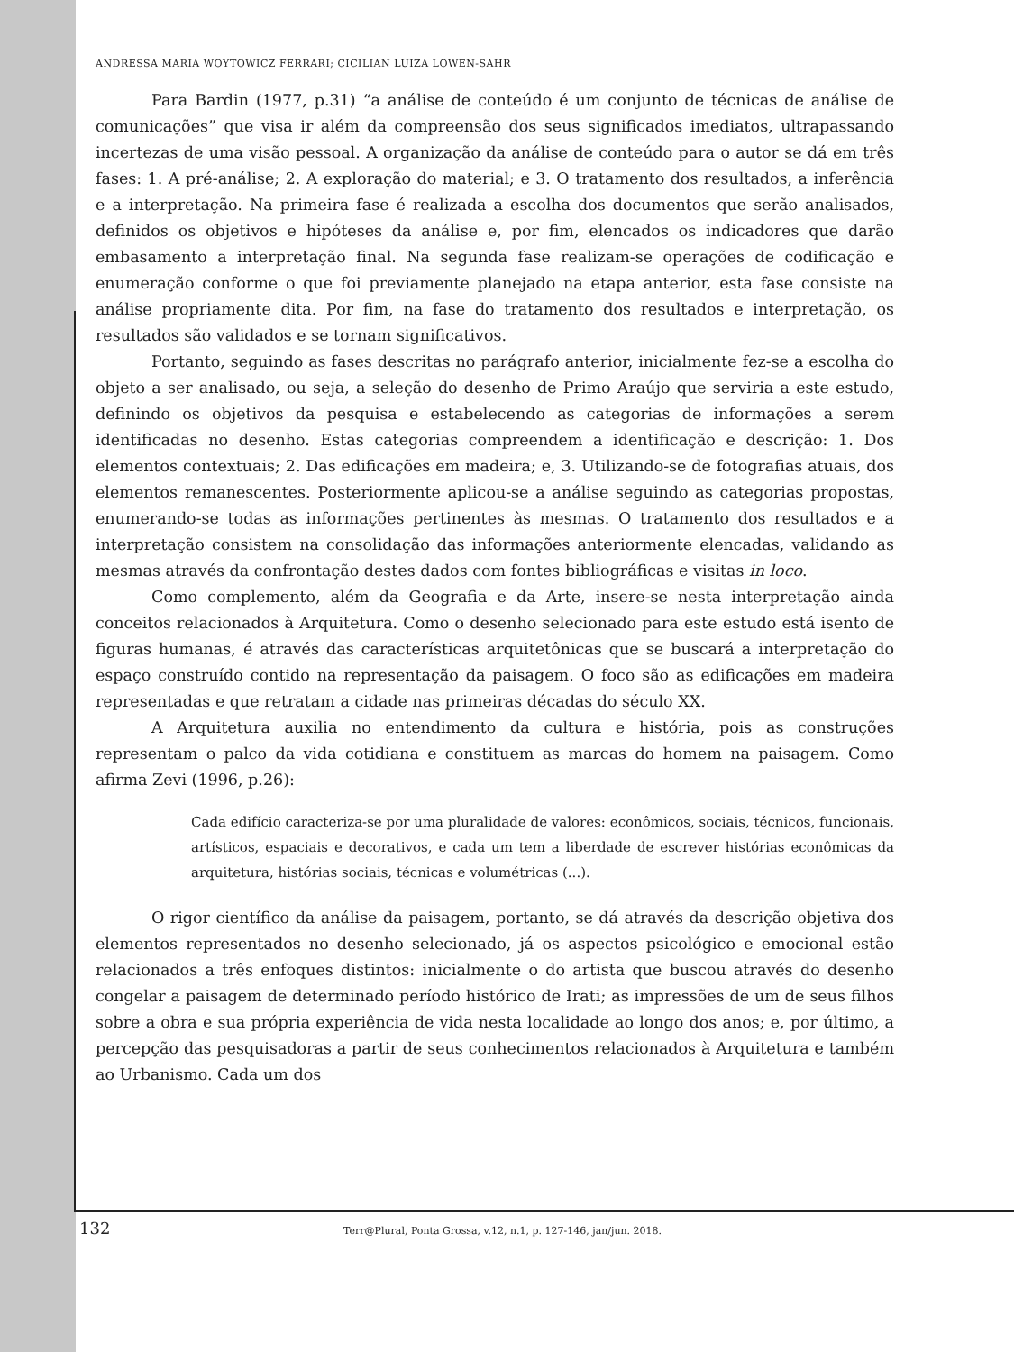ANDRESSA MARIA WOYTOWICZ FERRARI; CICILIAN LUIZA LOWEN-SAHR
Para Bardin (1977, p.31) “a análise de conteúdo é um conjunto de técnicas de análise de comunicações” que visa ir além da compreensão dos seus significados imediatos, ultrapassando incertezas de uma visão pessoal. A organização da análise de conteúdo para o autor se dá em três fases: 1. A pré-análise; 2. A exploração do material; e 3. O tratamento dos resultados, a inferência e a interpretação. Na primeira fase é realizada a escolha dos documentos que serão analisados, definidos os objetivos e hipóteses da análise e, por fim, elencados os indicadores que darão embasamento a interpretação final. Na segunda fase realizam-se operações de codificação e enumeração conforme o que foi previamente planejado na etapa anterior, esta fase consiste na análise propriamente dita. Por fim, na fase do tratamento dos resultados e interpretação, os resultados são validados e se tornam significativos.
Portanto, seguindo as fases descritas no parágrafo anterior, inicialmente fez-se a escolha do objeto a ser analisado, ou seja, a seleção do desenho de Primo Araújo que serviria a este estudo, definindo os objetivos da pesquisa e estabelecendo as categorias de informações a serem identificadas no desenho. Estas categorias compreendem a identificação e descrição: 1. Dos elementos contextuais; 2. Das edificações em madeira; e, 3. Utilizando-se de fotografias atuais, dos elementos remanescentes. Posteriormente aplicou-se a análise seguindo as categorias propostas, enumerando-se todas as informações pertinentes às mesmas. O tratamento dos resultados e a interpretação consistem na consolidação das informações anteriormente elencadas, validando as mesmas através da confrontação destes dados com fontes bibliográficas e visitas in loco.
Como complemento, além da Geografia e da Arte, insere-se nesta interpretação ainda conceitos relacionados à Arquitetura. Como o desenho selecionado para este estudo está isento de figuras humanas, é através das características arquitetônicas que se buscará a interpretação do espaço construído contido na representação da paisagem. O foco são as edificações em madeira representadas e que retratam a cidade nas primeiras décadas do século XX.
A Arquitetura auxilia no entendimento da cultura e história, pois as construções representam o palco da vida cotidiana e constituem as marcas do homem na paisagem. Como afirma Zevi (1996, p.26):
Cada edifício caracteriza-se por uma pluralidade de valores: econômicos, sociais, técnicos, funcionais, artísticos, espaciais e decorativos, e cada um tem a liberdade de escrever histórias econômicas da arquitetura, histórias sociais, técnicas e volumétricas (...).
O rigor científico da análise da paisagem, portanto, se dá através da descrição objetiva dos elementos representados no desenho selecionado, já os aspectos psicológico e emocional estão relacionados a três enfoques distintos: inicialmente o do artista que buscou através do desenho congelar a paisagem de determinado período histórico de Irati; as impressões de um de seus filhos sobre a obra e sua própria experiência de vida nesta localidade ao longo dos anos; e, por último, a percepção das pesquisadoras a partir de seus conhecimentos relacionados à Arquitetura e também ao Urbanismo. Cada um dos
132 Terr@Plural, Ponta Grossa, v.12, n.1, p. 127-146, jan/jun. 2018.